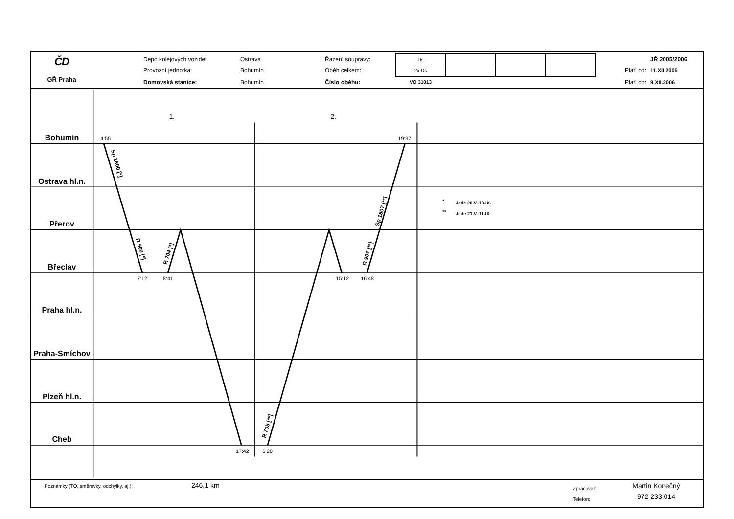ČD
GŘ Praha
| Depo kolejových vozidel: | Ostrava | Řazení soupravy: | Ds | | | | | JŘ 2005/2006 |
| Provozní jednotka: | Bohumín | Oběh celkem: | 2x Ds | | | | Platí od: | 11.XII.2005 |
| Domovská stanice: | Bohumín | Číslo oběhu: | VO 31013 | | | | Platí do: | 9.XII.2006 |
Bohumín
Ostrava hl.n.
Přerov
Břeclav
Praha hl.n.
Praha-Smíchov
Plzeň hl.n.
Cheb
1.
2.
4:55
19:37
7:12
8:41
15:12
16:48
17:42
6:20
Sp 1800 [*]
R 900 [*]
R 704 [*]
R 705 [**]
R 907 [**]
Sp 1807 [**]
*
Jede 20.V.-10.IX.
**
Jede 21.V.-11.IX.
Poznámky (TO, směrovky, odchylky, aj.):
246,1 km
Zpracoval:
Telefon:
Martin Konečný
972 233 014